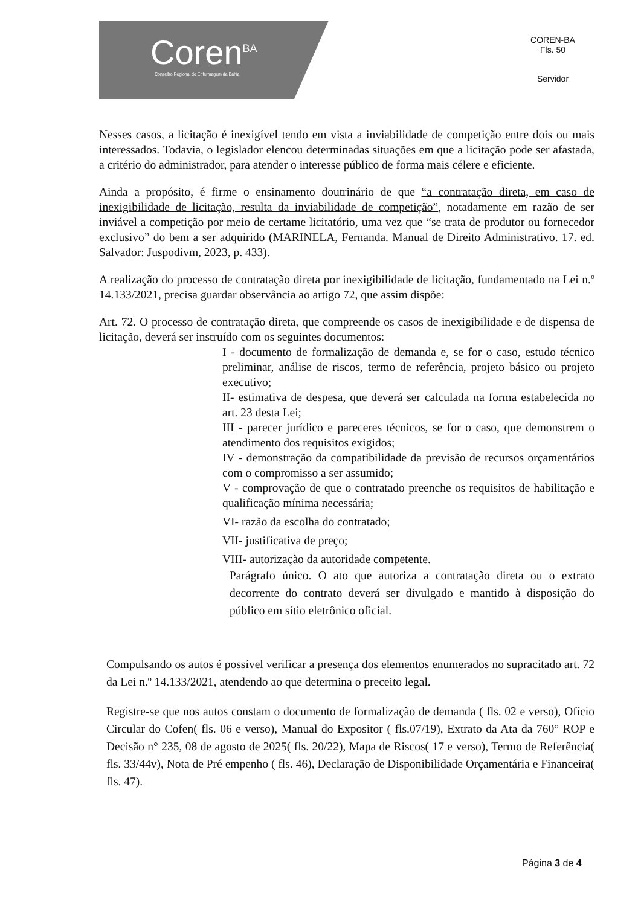Coren<sup>BA</sup>
Conselho Regional de Enfermagem da Bahia
COREN-BA
Fls. 50
Servidor
Nesses casos, a licitação é inexigível tendo em vista a inviabilidade de competição entre dois ou mais interessados. Todavia, o legislador elencou determinadas situações em que a licitação pode ser afastada, a critério do administrador, para atender o interesse público de forma mais célere e eficiente.
Ainda a propósito, é firme o ensinamento doutrinário de que “a contratação direta, em caso de inexigibilidade de licitação, resulta da inviabilidade de competição”, notadamente em razão de ser inviável a competição por meio de certame licitatório, uma vez que “se trata de produtor ou fornecedor exclusivo” do bem a ser adquirido (MARINELA, Fernanda. Manual de Direito Administrativo. 17. ed. Salvador: Juspodivm, 2023, p. 433).
A realização do processo de contratação direta por inexigibilidade de licitação, fundamentado na Lei n.º 14.133/2021, precisa guardar observância ao artigo 72, que assim dispõe:
Art. 72. O processo de contratação direta, que compreende os casos de inexigibilidade e de dispensa de licitação, deverá ser instruído com os seguintes documentos:
I - documento de formalização de demanda e, se for o caso, estudo técnico preliminar, análise de riscos, termo de referência, projeto básico ou projeto executivo;
II- estimativa de despesa, que deverá ser calculada na forma estabelecida no art. 23 desta Lei;
III - parecer jurídico e pareceres técnicos, se for o caso, que demonstrem o atendimento dos requisitos exigidos;
IV - demonstração da compatibilidade da previsão de recursos orçamentários com o compromisso a ser assumido;
V - comprovação de que o contratado preenche os requisitos de habilitação e qualificação mínima necessária;
VI- razão da escolha do contratado;
VII- justificativa de preço;
VIII- autorização da autoridade competente.
Parágrafo único. O ato que autoriza a contratação direta ou o extrato decorrente do contrato deverá ser divulgado e mantido à disposição do público em sítio eletrônico oficial.
Compulsando os autos é possível verificar a presença dos elementos enumerados no supracitado art. 72 da Lei n.º 14.133/2021, atendendo ao que determina o preceito legal.
Registre-se que nos autos constam o documento de formalização de demanda ( fls. 02 e verso), Ofício Circular do Cofen( fls. 06 e verso), Manual do Expositor ( fls.07/19), Extrato da Ata da 760° ROP e Decisão n° 235, 08 de agosto de 2025( fls. 20/22), Mapa de Riscos( 17 e verso), Termo de Referência( fls. 33/44v), Nota de Pré empenho ( fls. 46), Declaração de Disponibilidade Orçamentária e Financeira( fls. 47).
Página 3 de 4